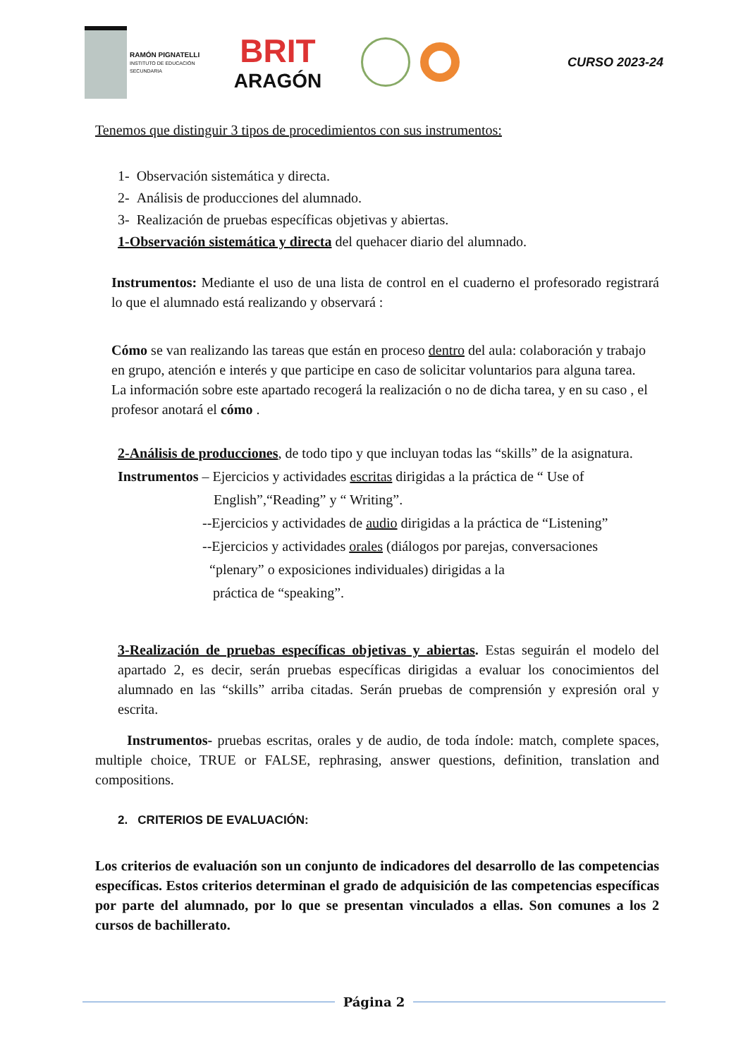RAMÓN PIGNATELLI
INSTITUTO DE EDUCACIÓN SECUNDARIA
BRIT
ARAGÓN
CURSO 2023-24
Tenemos que distinguir 3 tipos de procedimientos con sus instrumentos:
1- Observación sistemática y directa.
2- Análisis de producciones del alumnado.
3- Realización de pruebas específicas objetivas y abiertas.
1-Observación sistemática y directa del quehacer diario del alumnado.
Instrumentos: Mediante el uso de una lista de control en el cuaderno el profesorado registrará lo que el alumnado está realizando y observará :
Cómo se van realizando las tareas que están en proceso dentro del aula: colaboración y trabajo en grupo, atención e interés y que participe en caso de solicitar voluntarios para alguna tarea.
La información sobre este apartado recogerá la realización o no de dicha tarea, y en su caso , el profesor anotará el cómo .
2-Análisis de producciones, de todo tipo y que incluyan todas las “skills” de la asignatura.
Instrumentos – Ejercicios y actividades escritas dirigidas a la práctica de “ Use of
English”,“Reading” y “ Writing”.
--Ejercicios y actividades de audio dirigidas a la práctica de “Listening”
--Ejercicios y actividades orales (diálogos por parejas, conversaciones
“plenary” o exposiciones individuales) dirigidas a la
práctica de “speaking”.
3-Realización de pruebas específicas objetivas y abiertas. Estas seguirán el modelo del apartado 2, es decir, serán pruebas específicas dirigidas a evaluar los conocimientos del alumnado en las “skills” arriba citadas. Serán pruebas de comprensión y expresión oral y escrita.
Instrumentos- pruebas escritas, orales y de audio, de toda índole: match, complete spaces, multiple choice, TRUE or FALSE, rephrasing, answer questions, definition, translation and compositions.
2. CRITERIOS DE EVALUACIÓN:
Los criterios de evaluación son un conjunto de indicadores del desarrollo de las competencias específicas. Estos criterios determinan el grado de adquisición de las competencias específicas por parte del alumnado, por lo que se presentan vinculados a ellas. Son comunes a los 2 cursos de bachillerato.
Página 2